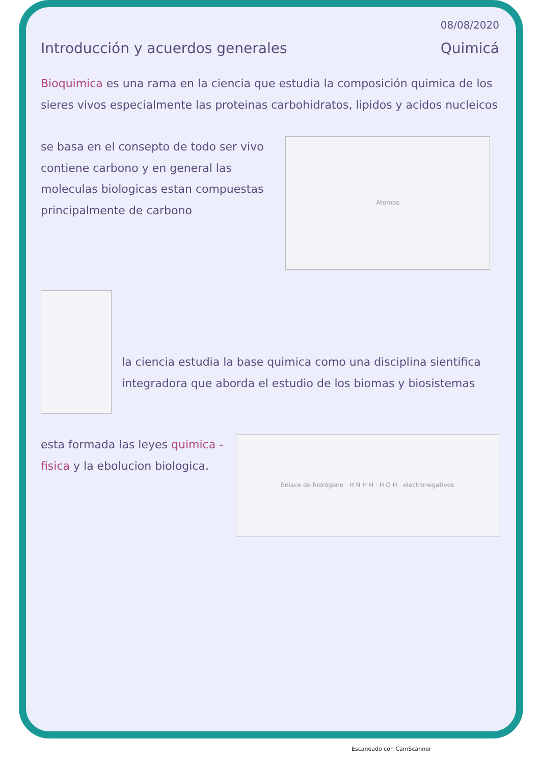08/08/2020
Introducción y acuerdos generales Quimicá
Bioquimica es una rama en la ciencia que estudia la composición quimica de los sieres vivos especialmente las proteinas carbohidratos, lipidos y acidos nucleicos
se basa en el consepto de todo ser vivo contiene carbono y en general las moleculas biologicas estan compuestas principalmente de carbono
Atomos
la ciencia estudia la base quimica como una disciplina sientifica integradora que aborda el estudio de los biomas y biosistemas
esta formada las leyes quimica - fisica y la ebolucion biologica.
Enlace de hidrógeno · H N H H · H O H · electronegativos
Escaneado con CamScanner